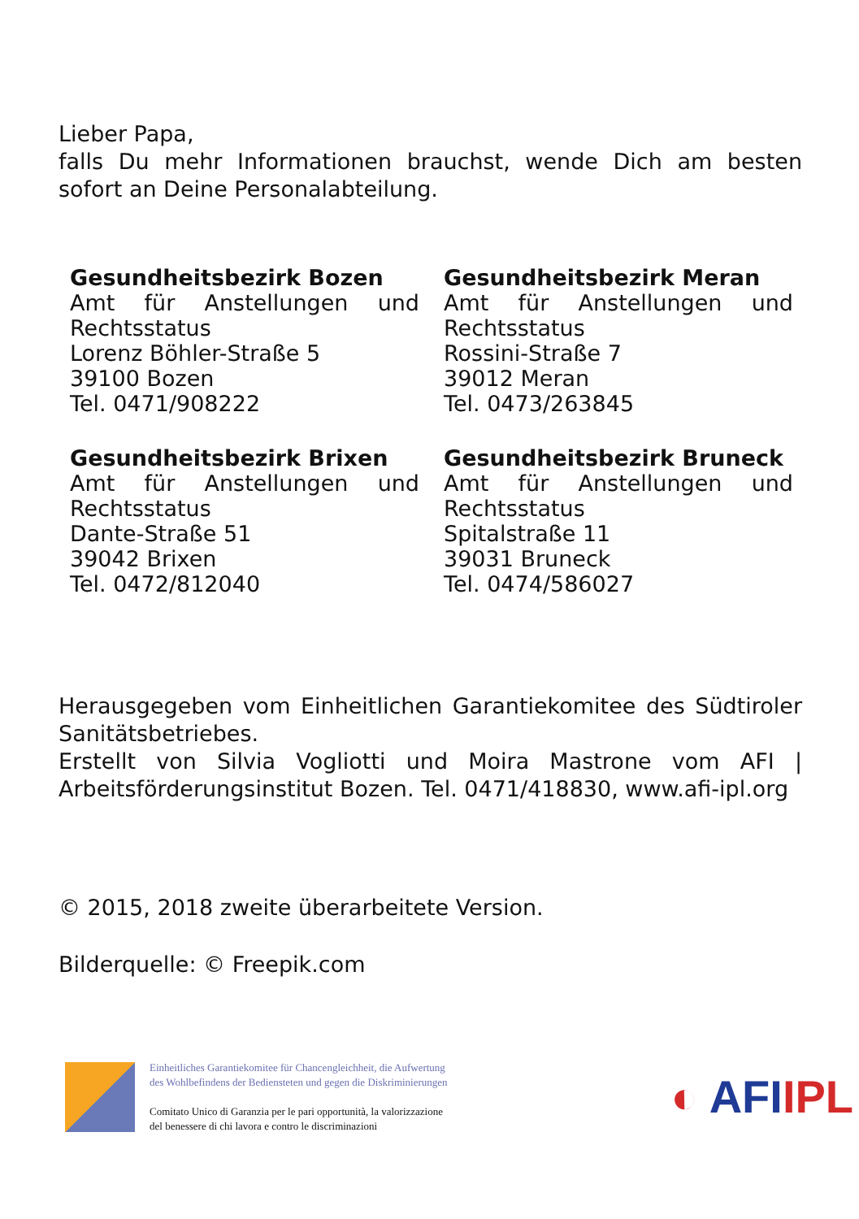Lieber Papa,
falls Du mehr Informationen brauchst, wende Dich am besten sofort an Deine Personalabteilung.
Gesundheitsbezirk Bozen
Amt für Anstellungen und
Rechtsstatus
Lorenz Böhler-Straße 5
39100 Bozen
Tel. 0471/908222
Gesundheitsbezirk Meran
Amt für Anstellungen und
Rechtsstatus
Rossini-Straße 7
39012 Meran
Tel. 0473/263845
Gesundheitsbezirk Brixen
Amt für Anstellungen und
Rechtsstatus
Dante-Straße 51
39042 Brixen
Tel. 0472/812040
Gesundheitsbezirk Bruneck
Amt für Anstellungen und
Rechtsstatus
Spitalstraße 11
39031 Bruneck
Tel. 0474/586027
Herausgegeben vom Einheitlichen Garantiekomitee des Südtiroler Sanitätsbetriebes.
Erstellt von Silvia Vogliotti und Moira Mastrone vom AFI | Arbeitsförderungsinstitut Bozen. Tel. 0471/418830, www.afi-ipl.org
© 2015, 2018 zweite überarbeitete Version.
Bilderquelle: © Freepik.com
Einheitliches Garantiekomitee für Chancengleichheit, die Aufwertung
des Wohlbefindens der Bediensteten und gegen die Diskriminierungen
Comitato Unico di Garanzia per le pari opportunità, la valorizzazione
del benessere di chi lavora e contro le discriminazioni
◐ AFIIPL